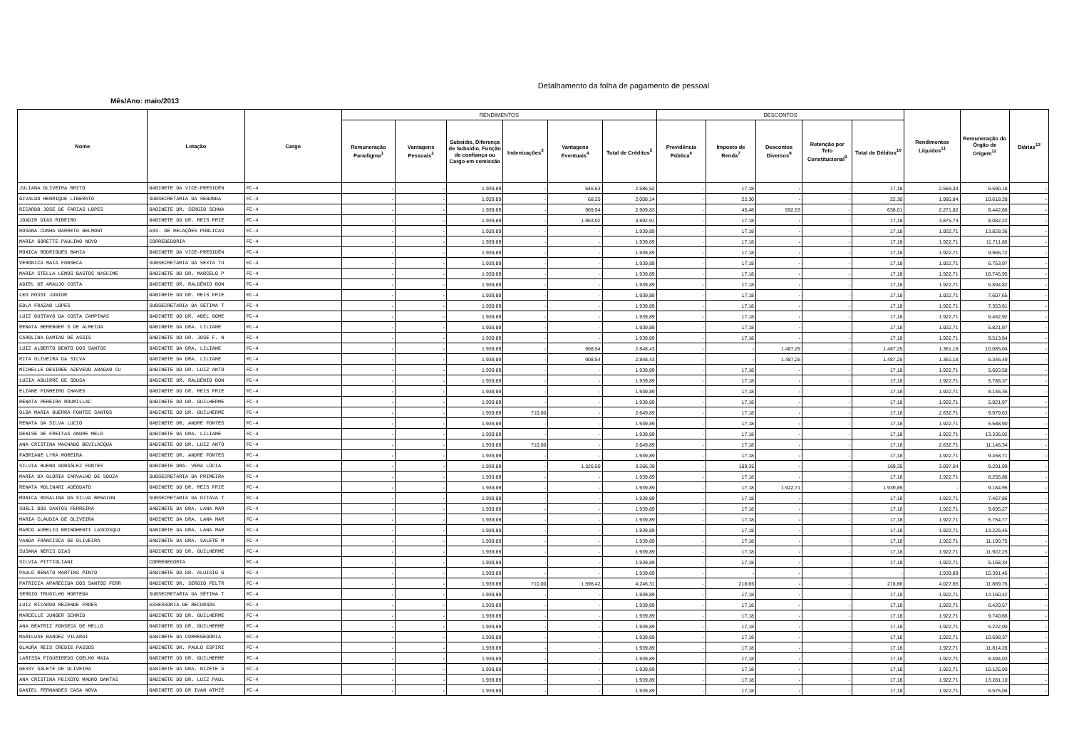Detalhamento da folha de pagamento de pessoal
Mês/Ano: maio/2013
| Nome | Lotação | Cargo | RENDIMENTOS | | | | | | DESCONTOS | | | | | Rendimentos Líquidos<sup>11</sup> | Remuneração do Órgão de Origem<sup>12</sup> | Diárias<sup>13</sup> |
| --- | --- | --- | --- | --- | --- | --- | --- | --- | --- | --- | --- | --- | --- | --- | --- | --- |
| | | | Remuneração Paradigma<sup>1</sup> | Vantagens Pessoais<sup>2</sup> | Subsidio, Diferença de Subsidio, Função de confiança ou Cargo em comissão | Indenizações<sup>3</sup> | Vantagens Eventuais<sup>4</sup> | Total de Créditos<sup>5</sup> | Previdência Pública<sup>6</sup> | Imposto de Renda<sup>7</sup> | Descontos Diversos<sup>8</sup> | Retenção por Teto Constitucional<sup>9</sup> | Total de Débitos<sup>10</sup> | | | |
| JULIANA OLIVEIRA BRITO | GABINETE DA VICE-PRESIDÊN | FC-4 | - | - | 1.939,89 | - | 646,63 | 2.586,52 | - | 17,18 | - | - | 17,18 | 2.569,34 | 6.590,18 | - |
| GIVALDO HENRIQUE LIBERATO | SUBSECRETARIA DA SEGUNDA | FC-4 | - | - | 1.939,89 | - | 68,25 | 2.008,14 | - | 22,30 | - | - | 22,30 | 1.985,84 | 10.618,28 | - |
| RICARDO JOSE DE FARIAS LOPES | GABINETE DR. SERGIO SCHWA | FC-4 | - | - | 1.939,89 | - | 969,94 | 2.909,83 | - | 45,48 | 592,53 | - | 638,01 | 2.271,82 | 8.442,66 | - |
| JOADIR DIAS RIBEIRO | GABINETE DO DR. REIS FRIE | FC-4 | - | - | 1.939,89 | - | 1.953,02 | 3.892,91 | - | 17,18 | - | - | 17,18 | 3.875,73 | 8.082,22 | - |
| ROSANA CUNHA BARRETO BELMONT | ASS. DE RELAÇÕES PÚBLICAS | FC-4 | - | - | 1.939,89 | - | - | 1.939,89 | - | 17,18 | - | - | 17,18 | 1.922,71 | 13.828,36 | - |
| MARIA GORETTE PAULINO NOVO | CORREGEDORIA | FC-4 | - | - | 1.939,89 | - | - | 1.939,89 | - | 17,18 | - | - | 17,18 | 1.922,71 | 11.711,86 | - |
| MONICA RODRIGUES BAHIA | GABINETE DA VICE-PRESIDÊN | FC-4 | - | - | 1.939,89 | - | - | 1.939,89 | - | 17,18 | - | - | 17,18 | 1.922,71 | 9.965,72 | - |
| VERONICA MAIA FONSECA | SUBSECRETARIA DA SEXTA TU | FC-4 | - | - | 1.939,89 | - | - | 1.939,89 | - | 17,18 | - | - | 17,18 | 1.922,71 | 6.753,97 | - |
| MARIA STELLA LEMOS BASTOS NASCIME | GABINETE DO DR. MARCELO P | FC-4 | - | - | 1.939,89 | - | - | 1.939,89 | - | 17,18 | - | - | 17,18 | 1.922,71 | 10.745,95 | - |
| ADIEL DE ARAUJO COSTA | GABINETE DR. RALDÊNIO BON | FC-4 | - | - | 1.939,89 | - | - | 1.939,89 | - | 17,18 | - | - | 17,18 | 1.922,71 | 6.894,82 | - |
| LEO ROSSI JUNIOR | GABINETE DO DR. REIS FRIE | FC-4 | - | - | 1.939,89 | - | - | 1.939,89 | - | 17,18 | - | - | 17,18 | 1.922,71 | 7.607,65 | - |
| EDLA FRAZAO LOPES | SUBSECRETARIA DA SÉTIMA T | FC-4 | - | - | 1.939,89 | - | - | 1.939,89 | - | 17,18 | - | - | 17,18 | 1.922,71 | 7.353,61 | - |
| LUIZ GUSTAVO DA COSTA CAMPINAS | GABINETE DO DR. ABEL GOME | FC-4 | - | - | 1.939,89 | - | - | 1.939,89 | - | 17,18 | - | - | 17,18 | 1.922,71 | 6.462,92 | - |
| RENATA BERENGER S DE ALMEIDA | GABINETE DA DRA. LILIANE | FC-4 | - | - | 1.939,89 | - | - | 1.939,89 | - | 17,18 | - | - | 17,18 | 1.922,71 | 5.821,97 | - |
| CAROLINA DAMIAO DE ASSIS | GABINETE DO DR. JOSE F. N | FC-4 | - | - | 1.939,89 | - | - | 1.939,89 | - | 17,18 | - | - | 17,18 | 1.922,71 | 9.513,84 | - |
| LUIZ ALBERTO BENTO DOS SANTOS | GABINETE DA DRA. LILIANE | FC-4 | - | - | 1.939,89 | - | 908,54 | 2.848,43 | - | - | 1.487,25 | - | 1.487,25 | 1.361,18 | 10.085,04 | - |
| RITA OLIVEIRA DA SILVA | GABINETE DA DRA. LILIANE | FC-4 | - | - | 1.939,89 | - | 908,54 | 2.848,43 | - | - | 1.487,25 | - | 1.487,25 | 1.361,18 | 6.346,49 | - |
| MICHELLE DESIREE AZEVEDO ARAGAO CU | GABINETE DO DR. LUIZ ANTO | FC-4 | - | - | 1.939,89 | - | - | 1.939,89 | - | 17,18 | - | - | 17,18 | 1.922,71 | 5.603,58 | - |
| LUCIA AGUIRRE DE SOUSA | GABINETE DR. RALDÊNIO BON | FC-4 | - | - | 1.939,89 | - | - | 1.939,89 | - | 17,18 | - | - | 17,18 | 1.922,71 | 5.788,37 | - |
| ELIANE PINHEIRO CHAVES | GABINETE DO DR. REIS FRIE | FC-4 | - | - | 1.939,89 | - | - | 1.939,89 | - | 17,18 | - | - | 17,18 | 1.922,71 | 8.146,36 | - |
| RENATA PEREIRA ROUMILLAC | GABINETE DO DR. GUILHERME | FC-4 | - | - | 1.939,89 | - | - | 1.939,89 | - | 17,18 | - | - | 17,18 | 1.922,71 | 5.821,97 | - |
| OLGA MARIA GUERRA FONTES SANTOS | GABINETE DO DR. GUILHERME | FC-4 | - | - | 1.939,89 | 710,00 | - | 2.649,89 | - | 17,18 | - | - | 17,18 | 2.632,71 | 9.979,63 | - |
| RENATA DA SILVA LUCIO | GABINETE DR. ANDRE FONTES | FC-4 | - | - | 1.939,89 | - | - | 1.939,89 | - | 17,18 | - | - | 17,18 | 1.922,71 | 5.588,90 | - |
| DENISE DE FREITAS ANDRE MELO | GABINETE DA DRA. LILIANE | FC-4 | - | - | 1.939,89 | - | - | 1.939,89 | - | 17,18 | - | - | 17,18 | 1.922,71 | 13.336,02 | - |
| ANA CRISTINA MACHADO BEVILACQUA | GABINETE DO DR. LUIZ ANTO | FC-4 | - | - | 1.939,89 | 710,00 | - | 2.649,89 | - | 17,18 | - | - | 17,18 | 2.632,71 | 11.148,34 | - |
| FABRIANE LYRA MOREIRA | GABINETE DR. ANDRE FONTES | FC-4 | - | - | 1.939,89 | - | - | 1.939,89 | - | 17,18 | - | - | 17,18 | 1.922,71 | 9.458,71 | - |
| SILVIA BUENO GONSÁLEZ FONTES | GABINETE DRA. VERA LÚCIA | FC-4 | - | - | 1.939,89 | - | 1.326,50 | 3.266,39 | - | 169,35 | - | - | 169,35 | 3.097,04 | 9.291,99 | - |
| MARIA DA GLORIA CARVALHO DE SOUZA | SUBSECRETARIA DA PRIMEIRA | FC-4 | - | - | 1.939,89 | - | - | 1.939,89 | - | 17,18 | - | - | 17,18 | 1.922,71 | 8.255,88 | - |
| RENATA MOLINARI ADEODATO | GABINETE DO DR. REIS FRIE | FC-4 | - | - | 1.939,89 | - | - | 1.939,89 | - | 17,18 | 1.922,71 | - | 1.939,89 | - | 9.184,95 | - |
| MONICA ROSALINA DA SILVA BENAION | SUBSECRETARIA DA OITAVA T | FC-4 | - | - | 1.939,89 | - | - | 1.939,89 | - | 17,18 | - | - | 17,18 | 1.922,71 | 7.467,86 | - |
| SUELI DOS SANTOS FERREIRA | GABINETE DA DRA. LANA MAR | FC-4 | - | - | 1.939,89 | - | - | 1.939,89 | - | 17,18 | - | - | 17,18 | 1.922,71 | 9.695,27 | - |
| MARIA CLÁUDIA DE OLIVEIRA | GABINETE DA DRA. LANA MAR | FC-4 | - | - | 1.939,89 | - | - | 1.939,89 | - | 17,18 | - | - | 17,18 | 1.922,71 | 5.754,77 | - |
| MARCO AURELIO BRINGHENTI LASCOSQUI | GABINETE DA DRA. LANA MAR | FC-4 | - | - | 1.939,89 | - | - | 1.939,89 | - | 17,18 | - | - | 17,18 | 1.922,71 | 13.226,45 | - |
| VANDA FRANCISCA DE OLIVEIRA | GABINETE DA DRA. SALETE M | FC-4 | - | - | 1.939,89 | - | - | 1.939,89 | - | 17,18 | - | - | 17,18 | 1.922,71 | 11.190,75 | - |
| SUSANA NERIS DIAS | GABINETE DO DR. GUILHERME | FC-4 | - | - | 1.939,89 | - | - | 1.939,89 | - | 17,18 | - | - | 17,18 | 1.922,71 | 11.922,25 | - |
| SILVIA PITTIGLIANI | CORREGEDORIA | FC-4 | - | - | 1.939,89 | - | - | 1.939,89 | - | 17,18 | - | - | 17,18 | 1.922,71 | 5.168,34 | - |
| PAULO RENATO MARTINS PINTO | GABINETE DO DR. ALUISIO G | FC-4 | - | - | 1.939,89 | - | - | 1.939,89 | - | - | - | - | - | 1.939,89 | 15.391,46 | - |
| PATRICIA APARECIDA DOS SANTOS FERR | GABINETE DR. SERGIO FELTR | FC-4 | - | - | 1.939,89 | 710,00 | 1.596,42 | 4.246,31 | - | 218,66 | - | - | 218,66 | 4.027,65 | 11.869,76 | - |
| SERGIO TRUGILHO HORTEGA | SUBSECRETARIA DA SÉTIMA T | FC-4 | - | - | 1.939,89 | - | - | 1.939,89 | - | 17,18 | - | - | 17,18 | 1.922,71 | 14.160,42 | - |
| LUIZ RICARDO REZENDE FROES | ASSESSORIA DE RECURSOS | FC-4 | - | - | 1.939,89 | - | - | 1.939,89 | - | 17,18 | - | - | 17,18 | 1.922,71 | 6.420,57 | - |
| MARCELLE JUNGER SCHMID | GABINETE DO DR. GUILHERME | FC-4 | - | - | 1.939,89 | - | - | 1.939,89 | - | 17,18 | - | - | 17,18 | 1.922,71 | 9.740,66 | - |
| ANA BEATRIZ FONSECA DE MELLO | GABINETE DO DR. GUILHERME | FC-4 | - | - | 1.939,89 | - | - | 1.939,89 | - | 17,18 | - | - | 17,18 | 1.922,71 | 5.222,00 | - |
| MARILUSE BANDEZ VILARDI | GABINETE DA CORREGEDORIA | FC-4 | - | - | 1.939,89 | - | - | 1.939,89 | - | 17,18 | - | - | 17,18 | 1.922,71 | 10.698,37 | - |
| GLAURA REIS CREDIE PASSOS | GABINETE DR. PAULO ESPIRI | FC-4 | - | - | 1.939,89 | - | - | 1.939,89 | - | 17,18 | - | - | 17,18 | 1.922,71 | 11.814,28 | - |
| LARISSA FIGUEIREDO COELHO MAIA | GABINETE DO DR. GUILHERME | FC-4 | - | - | 1.939,89 | - | - | 1.939,89 | - | 17,18 | - | - | 17,18 | 1.922,71 | 8.494,03 | - |
| GESSY SALETE DE OLIVEIRA | GABINETE DA DRA. NIZETE A | FC-4 | - | - | 1.939,89 | - | - | 1.939,89 | - | 17,18 | - | - | 17,18 | 1.922,71 | 10.125,90 | - |
| ANA CRISTINA PEIXOTO MAURO DANTAS | GABINETE DO DR. LUIZ PAUL | FC-4 | - | - | 1.939,89 | - | - | 1.939,89 | - | 17,18 | - | - | 17,18 | 1.922,71 | 13.281,10 | - |
| DANIEL FERNANDES CASA NOVA | GABINETE DO DR IVAN ATHIÊ | FC-4 | - | - | 1.939,89 | - | - | 1.939,89 | - | 17,18 | - | - | 17,18 | 1.922,71 | 6.575,06 | - |